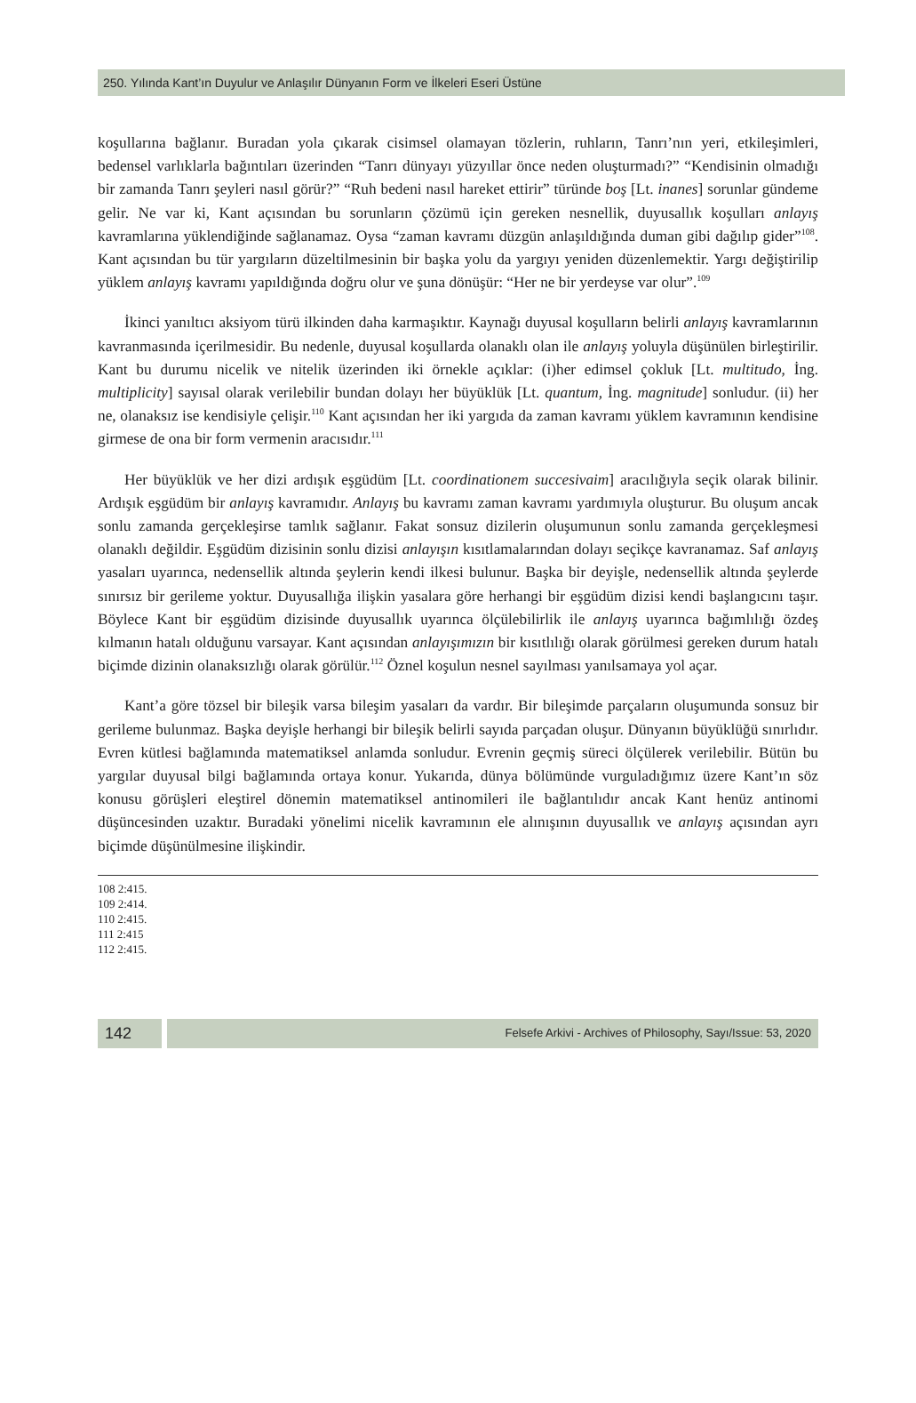250. Yılında Kant’ın Duyulur ve Anlaşılır Dünyanın Form ve İlkeleri Eseri Üstüne
koşullarına bağlanır. Buradan yola çıkarak cisimsel olamayan tözlerin, ruhların, Tanrı’nın yeri, etkileşimleri, bedensel varlıklarla bağıntıları üzerinden “Tanrı dünyayı yüzyıllar önce neden oluşturmadı?” “Kendisinin olmadığı bir zamanda Tanrı şeyleri nasıl görür?” “Ruh bedeni nasıl hareket ettirir” türünde boş [Lt. inanes] sorunlar gündeme gelir. Ne var ki, Kant açısından bu sorunların çözümü için gereken nesnellik, duyusallık koşulları anlayış kavramlarına yüklendiğinde sağlanamaz. Oysa “zaman kavramı düzgün anlaşıldığında duman gibi dağılıp gider”<sup>108</sup>. Kant açısından bu tür yargıların düzeltilmesinin bir başka yolu da yargıyı yeniden düzenlemektir. Yargı değiştirilip yüklem anlayış kavramı yapıldığında doğru olur ve şuna dönüşür: “Her ne bir yerdeyse var olur”.<sup>109</sup>
İkinci yanıltıcı aksiyom türü ilkinden daha karmaşıktır. Kaynağı duyusal koşulların belirli anlayış kavramlarının kavranmasında içerilmesidir. Bu nedenle, duyusal koşullarda olanaklı olan ile anlayış yoluyla düşünülen birleştirilir. Kant bu durumu nicelik ve nitelik üzerinden iki örnekle açıklar: (i)her edimsel çokluk [Lt. multitudo, İng. multiplicity] sayısal olarak verilebilir bundan dolayı her büyüklük [Lt. quantum, İng. magnitude] sonludur. (ii) her ne, olanaksız ise kendisiyle çelişir.<sup>110</sup> Kant açısından her iki yargıda da zaman kavramı yüklem kavramının kendisine girmese de ona bir form vermenin aracısıdır.<sup>111</sup>
Her büyüklük ve her dizi ardışık eşgüdüm [Lt. coordinationem succesivaim] aracılığıyla seçik olarak bilinir. Ardışık eşgüdüm bir anlayış kavramıdır. Anlayış bu kavramı zaman kavramı yardımıyla oluşturur. Bu oluşum ancak sonlu zamanda gerçekleşirse tamlık sağlanır. Fakat sonsuz dizilerin oluşumunun sonlu zamanda gerçekleşmesi olanaklı değildir. Eşgüdüm dizisinin sonlu dizisi anlayışın kısıtlamalarından dolayı seçikçe kavranamaz. Saf anlayış yasaları uyarınca, nedensellik altında şeylerin kendi ilkesi bulunur. Başka bir deyişle, nedensellik altında şeylerde sınırsız bir gerileme yoktur. Duyusallığa ilişkin yasalara göre herhangi bir eşgüdüm dizisi kendi başlangıcını taşır. Böylece Kant bir eşgüdüm dizisinde duyusallık uyarınca ölçülebilirlik ile anlayış uyarınca bağımlılığı özdeş kılmanın hatalı olduğunu varsayar. Kant açısından anlayışımızın bir kısıtlılığı olarak görülmesi gereken durum hatalı biçimde dizinin olanaksızlığı olarak görülür.<sup>112</sup> Öznel koşulun nesnel sayılması yanılsamaya yol açar.
Kant’a göre tözsel bir bileşik varsa bileşim yasaları da vardır. Bir bileşimde parçaların oluşumunda sonsuz bir gerileme bulunmaz. Başka deyişle herhangi bir bileşik belirli sayıda parçadan oluşur. Dünyanın büyüklüğü sınırlıdır. Evren kütlesi bağlamında matematiksel anlamda sonludur. Evrenin geçmiş süreci ölçülerek verilebilir. Bütün bu yargılar duyusal bilgi bağlamında ortaya konur. Yukarıda, dünya bölümünde vurguladığımız üzere Kant’ın söz konusu görüşleri eleştirel dönemin matematiksel antinomileri ile bağlantılıdır ancak Kant henüz antinomi düşüncesinden uzaktır. Buradaki yönelimi nicelik kavramının ele alınışının duyusallık ve anlayış açısından ayrı biçimde düşünülmesine ilişkindir.
108 2:415.
109 2:414.
110 2:415.
111 2:415
112 2:415.
142
Felsefe Arkivi - Archives of Philosophy, Sayı/Issue: 53, 2020